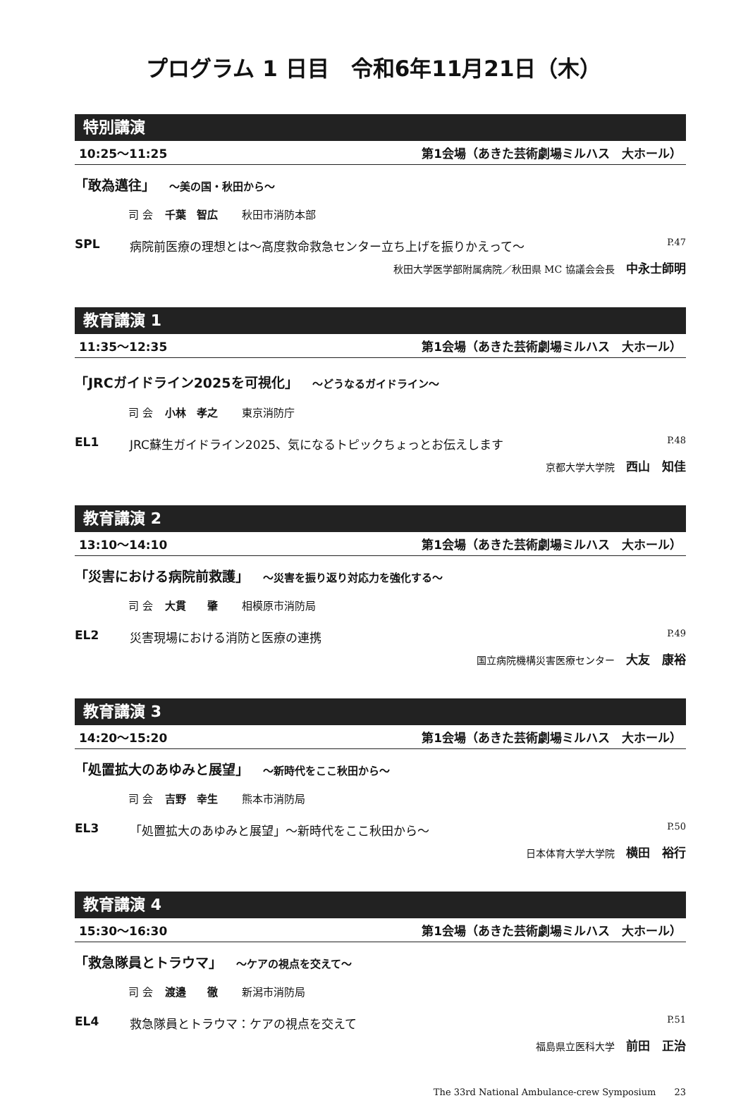プログラム 1 日目　令和6年11月21日（木）
特別講演
10:25〜11:25 第1会場（あきた芸術劇場ミルハス　大ホール）
「敢為邁往」 〜美の国・秋田から〜
司 会 千葉　智広 秋田市消防本部
SPL 病院前医療の理想とは〜高度救命救急センター立ち上げを振りかえって〜 P.47
秋田大学医学部附属病院／秋田県 MC 協議会会長 中永士師明
教育講演 1
11:35〜12:35 第1会場（あきた芸術劇場ミルハス　大ホール）
「JRCガイドライン2025を可視化」 〜どうなるガイドライン〜
司 会 小林　孝之 東京消防庁
EL1 JRC蘇生ガイドライン2025、気になるトピックちょっとお伝えします P.48
京都大学大学院 西山　知佳
教育講演 2
13:10〜14:10 第1会場（あきた芸術劇場ミルハス　大ホール）
「災害における病院前救護」 〜災害を振り返り対応力を強化する〜
司 会 大貫　　肇 相模原市消防局
EL2 災害現場における消防と医療の連携 P.49
国立病院機構災害医療センター 大友　康裕
教育講演 3
14:20〜15:20 第1会場（あきた芸術劇場ミルハス　大ホール）
「処置拡大のあゆみと展望」 〜新時代をここ秋田から〜
司 会 吉野　幸生 熊本市消防局
EL3 「処置拡大のあゆみと展望」〜新時代をここ秋田から〜 P.50
日本体育大学大学院 横田　裕行
教育講演 4
15:30〜16:30 第1会場（あきた芸術劇場ミルハス　大ホール）
「救急隊員とトラウマ」 〜ケアの視点を交えて〜
司 会 渡邉　　徹 新潟市消防局
EL4 救急隊員とトラウマ：ケアの視点を交えて P.51
福島県立医科大学 前田　正治
The 33rd National Ambulance-crew Symposium　　23